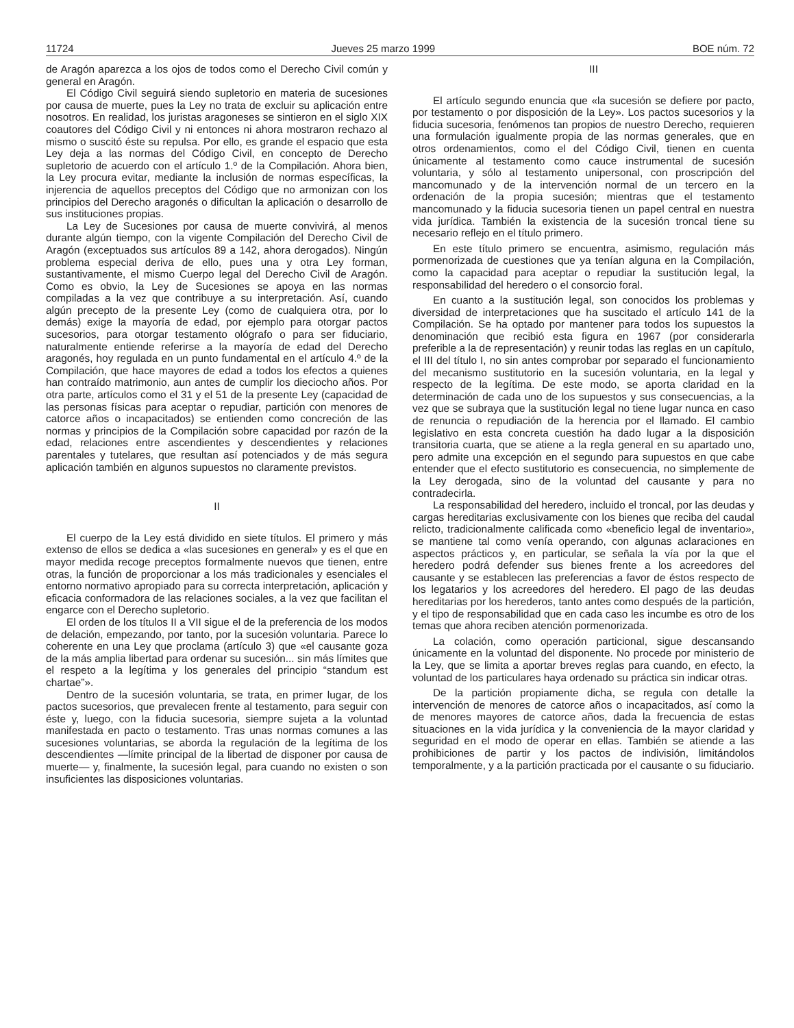11724 Jueves 25 marzo 1999 BOE núm. 72
de Aragón aparezca a los ojos de todos como el Derecho Civil común y general en Aragón.
El Código Civil seguirá siendo supletorio en materia de sucesiones por causa de muerte, pues la Ley no trata de excluir su aplicación entre nosotros. En realidad, los juristas aragoneses se sintieron en el siglo XIX coautores del Código Civil y ni entonces ni ahora mostraron rechazo al mismo o suscitó éste su repulsa. Por ello, es grande el espacio que esta Ley deja a las normas del Código Civil, en concepto de Derecho supletorio de acuerdo con el artículo 1.º de la Compilación. Ahora bien, la Ley procura evitar, mediante la inclusión de normas específicas, la injerencia de aquellos preceptos del Código que no armonizan con los principios del Derecho aragonés o dificultan la aplicación o desarrollo de sus instituciones propias.
La Ley de Sucesiones por causa de muerte convivirá, al menos durante algún tiempo, con la vigente Compilación del Derecho Civil de Aragón (exceptuados sus artículos 89 a 142, ahora derogados). Ningún problema especial deriva de ello, pues una y otra Ley forman, sustantivamente, el mismo Cuerpo legal del Derecho Civil de Aragón. Como es obvio, la Ley de Sucesiones se apoya en las normas compiladas a la vez que contribuye a su interpretación. Así, cuando algún precepto de la presente Ley (como de cualquiera otra, por lo demás) exige la mayoría de edad, por ejemplo para otorgar pactos sucesorios, para otorgar testamento ológrafo o para ser fiduciario, naturalmente entiende referirse a la mayoría de edad del Derecho aragonés, hoy regulada en un punto fundamental en el artículo 4.º de la Compilación, que hace mayores de edad a todos los efectos a quienes han contraído matrimonio, aun antes de cumplir los dieciocho años. Por otra parte, artículos como el 31 y el 51 de la presente Ley (capacidad de las personas físicas para aceptar o repudiar, partición con menores de catorce años o incapacitados) se entienden como concreción de las normas y principios de la Compilación sobre capacidad por razón de la edad, relaciones entre ascendientes y descendientes y relaciones parentales y tutelares, que resultan así potenciados y de más segura aplicación también en algunos supuestos no claramente previstos.
II
El cuerpo de la Ley está dividido en siete títulos. El primero y más extenso de ellos se dedica a «las sucesiones en general» y es el que en mayor medida recoge preceptos formalmente nuevos que tienen, entre otras, la función de proporcionar a los más tradicionales y esenciales el entorno normativo apropiado para su correcta interpretación, aplicación y eficacia conformadora de las relaciones sociales, a la vez que facilitan el engarce con el Derecho supletorio.
El orden de los títulos II a VII sigue el de la preferencia de los modos de delación, empezando, por tanto, por la sucesión voluntaria. Parece lo coherente en una Ley que proclama (artículo 3) que «el causante goza de la más amplia libertad para ordenar su sucesión... sin más límites que el respeto a la legítima y los generales del principio “standum est chartae”».
Dentro de la sucesión voluntaria, se trata, en primer lugar, de los pactos sucesorios, que prevalecen frente al testamento, para seguir con éste y, luego, con la fiducia sucesoria, siempre sujeta a la voluntad manifestada en pacto o testamento. Tras unas normas comunes a las sucesiones voluntarias, se aborda la regulación de la legítima de los descendientes —límite principal de la libertad de disponer por causa de muerte— y, finalmente, la sucesión legal, para cuando no existen o son insuficientes las disposiciones voluntarias.
III
El artículo segundo enuncia que «la sucesión se defiere por pacto, por testamento o por disposición de la Ley». Los pactos sucesorios y la fiducia sucesoria, fenómenos tan propios de nuestro Derecho, requieren una formulación igualmente propia de las normas generales, que en otros ordenamientos, como el del Código Civil, tienen en cuenta únicamente al testamento como cauce instrumental de sucesión voluntaria, y sólo al testamento unipersonal, con proscripción del mancomunado y de la intervención normal de un tercero en la ordenación de la propia sucesión; mientras que el testamento mancomunado y la fiducia sucesoria tienen un papel central en nuestra vida jurídica. También la existencia de la sucesión troncal tiene su necesario reflejo en el título primero.
En este título primero se encuentra, asimismo, regulación más pormenorizada de cuestiones que ya tenían alguna en la Compilación, como la capacidad para aceptar o repudiar la sustitución legal, la responsabilidad del heredero o el consorcio foral.
En cuanto a la sustitución legal, son conocidos los problemas y diversidad de interpretaciones que ha suscitado el artículo 141 de la Compilación. Se ha optado por mantener para todos los supuestos la denominación que recibió esta figura en 1967 (por considerarla preferible a la de representación) y reunir todas las reglas en un capítulo, el III del título I, no sin antes comprobar por separado el funcionamiento del mecanismo sustitutorio en la sucesión voluntaria, en la legal y respecto de la legítima. De este modo, se aporta claridad en la determinación de cada uno de los supuestos y sus consecuencias, a la vez que se subraya que la sustitución legal no tiene lugar nunca en caso de renuncia o repudiación de la herencia por el llamado. El cambio legislativo en esta concreta cuestión ha dado lugar a la disposición transitoria cuarta, que se atiene a la regla general en su apartado uno, pero admite una excepción en el segundo para supuestos en que cabe entender que el efecto sustitutorio es consecuencia, no simplemente de la Ley derogada, sino de la voluntad del causante y para no contradecirla.
La responsabilidad del heredero, incluido el troncal, por las deudas y cargas hereditarias exclusivamente con los bienes que reciba del caudal relicto, tradicionalmente calificada como «beneficio legal de inventario», se mantiene tal como venía operando, con algunas aclaraciones en aspectos prácticos y, en particular, se señala la vía por la que el heredero podrá defender sus bienes frente a los acreedores del causante y se establecen las preferencias a favor de éstos respecto de los legatarios y los acreedores del heredero. El pago de las deudas hereditarias por los herederos, tanto antes como después de la partición, y el tipo de responsabilidad que en cada caso les incumbe es otro de los temas que ahora reciben atención pormenorizada.
La colación, como operación particional, sigue descansando únicamente en la voluntad del disponente. No procede por ministerio de la Ley, que se limita a aportar breves reglas para cuando, en efecto, la voluntad de los particulares haya ordenado su práctica sin indicar otras.
De la partición propiamente dicha, se regula con detalle la intervención de menores de catorce años o incapacitados, así como la de menores mayores de catorce años, dada la frecuencia de estas situaciones en la vida jurídica y la conveniencia de la mayor claridad y seguridad en el modo de operar en ellas. También se atiende a las prohibiciones de partir y los pactos de indivisión, limitándolos temporalmente, y a la partición practicada por el causante o su fiduciario.